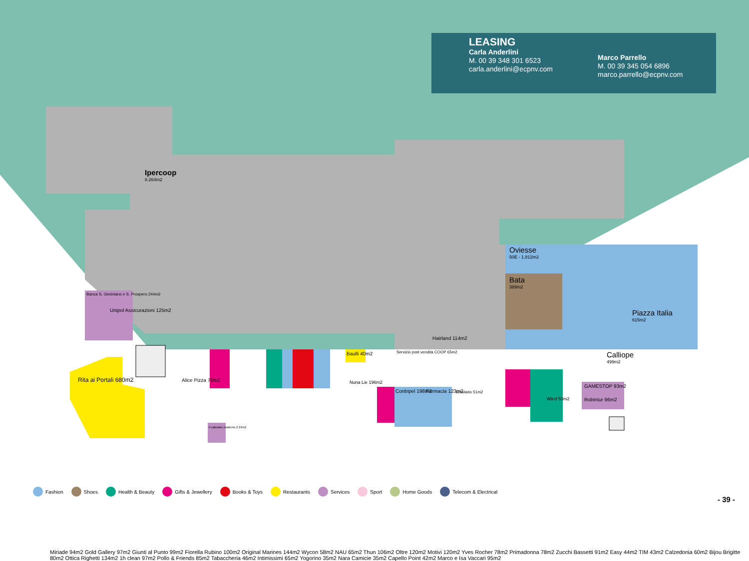LEASING
Carla Anderlini
M. 00 39 348 301 6523
carla.anderlini@ecpnv.com
Marco Parrello
M. 00 39 345 054 6896
marco.parrello@ecpnv.com
Ipercoop
8.264m2
Oviesse
50E - 1.812m2
Bata
389m2
Piazza Italia
615m2
Calliope
499m2
GAMESTOP 93m2
Robintur 96m2
Banca S. Giminiano e S. Prospero 244m2
Unipol Assicurazioni 125m2
Rita ai Portali 680m2 Alice Pizza 70m2
Baulli 40m2
Hairland 114m2
Conbipel 198m2 Farmacia 123m2 Erbolario 51m2
Wind 53m2
Servizio post vendita COOP 65m2
Il calzolaio moderno 2 24m2
Nuna Lie 196m2
Miriade 94m2 Gold Gallery 97m2 Giunti al Punto 99m2 Fiorella Rubino 100m2 Original Marines 144m2 Wycon 58m2 NAU 65m2 Thun 106m2 Oltre 120m2 Motivi 120m2 Yves Rocher 78m2 Primadonna 78m2 Zucchi Bassetti 91m2 Easy 44m2 TIM 43m2 Calzedonia 60m2 Bijou Brigitte 80m2 Ottica Righetti 134m2 1h clean 97m2 Pollo & Friends 85m2 Tabaccheria 46m2 Intimissimi 65m2 Yogorino 35m2 Nara Camicie 35m2 Capello Point 42m2 Marco e Isa Vaccari 95m2
Fashion Shoes Health & Beauty Gifts & Jewellery Books & Toys Restaurants Services Sport Home Goods Telecom & Electrical
- 39 -